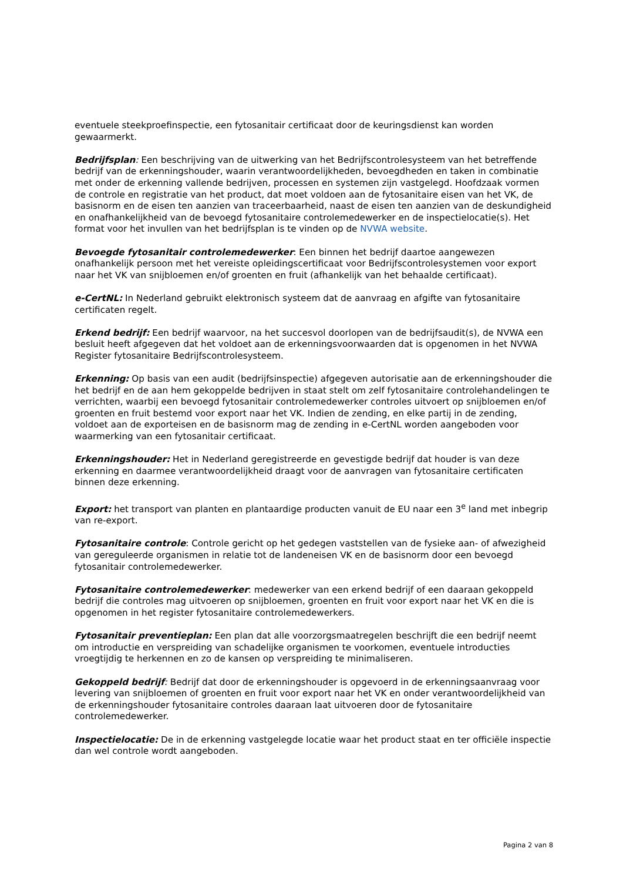eventuele steekproefinspectie, een fytosanitair certificaat door de keuringsdienst kan worden gewaarmerkt.
Bedrijfsplan: Een beschrijving van de uitwerking van het Bedrijfscontrolesysteem van het betreffende bedrijf van de erkenningshouder, waarin verantwoordelijkheden, bevoegdheden en taken in combinatie met onder de erkenning vallende bedrijven, processen en systemen zijn vastgelegd. Hoofdzaak vormen de controle en registratie van het product, dat moet voldoen aan de fytosanitaire eisen van het VK, de basisnorm en de eisen ten aanzien van traceerbaarheid, naast de eisen ten aanzien van de deskundigheid en onafhankelijkheid van de bevoegd fytosanitaire controlemedewerker en de inspectielocatie(s). Het format voor het invullen van het bedrijfsplan is te vinden op de NVWA website.
Bevoegde fytosanitair controlemedewerker: Een binnen het bedrijf daartoe aangewezen onafhankelijk persoon met het vereiste opleidingscertificaat voor Bedrijfscontrolesystemen voor export naar het VK van snijbloemen en/of groenten en fruit (afhankelijk van het behaalde certificaat).
e-CertNL: In Nederland gebruikt elektronisch systeem dat de aanvraag en afgifte van fytosanitaire certificaten regelt.
Erkend bedrijf: Een bedrijf waarvoor, na het succesvol doorlopen van de bedrijfsaudit(s), de NVWA een besluit heeft afgegeven dat het voldoet aan de erkenningsvoorwaarden dat is opgenomen in het NVWA Register fytosanitaire Bedrijfscontrolesysteem.
Erkenning: Op basis van een audit (bedrijfsinspectie) afgegeven autorisatie aan de erkenningshouder die het bedrijf en de aan hem gekoppelde bedrijven in staat stelt om zelf fytosanitaire controlehandelingen te verrichten, waarbij een bevoegd fytosanitair controlemedewerker controles uitvoert op snijbloemen en/of groenten en fruit bestemd voor export naar het VK. Indien de zending, en elke partij in de zending, voldoet aan de exporteisen en de basisnorm mag de zending in e-CertNL worden aangeboden voor waarmerking van een fytosanitair certificaat.
Erkenningshouder: Het in Nederland geregistreerde en gevestigde bedrijf dat houder is van deze erkenning en daarmee verantwoordelijkheid draagt voor de aanvragen van fytosanitaire certificaten binnen deze erkenning.
Export: het transport van planten en plantaardige producten vanuit de EU naar een 3<sup>e</sup> land met inbegrip van re-export.
Fytosanitaire controle: Controle gericht op het gedegen vaststellen van de fysieke aan- of afwezigheid van gereguleerde organismen in relatie tot de landeneisen VK en de basisnorm door een bevoegd fytosanitair controlemedewerker.
Fytosanitaire controlemedewerker: medewerker van een erkend bedrijf of een daaraan gekoppeld bedrijf die controles mag uitvoeren op snijbloemen, groenten en fruit voor export naar het VK en die is opgenomen in het register fytosanitaire controlemedewerkers.
Fytosanitair preventieplan: Een plan dat alle voorzorgsmaatregelen beschrijft die een bedrijf neemt om introductie en verspreiding van schadelijke organismen te voorkomen, eventuele introducties vroegtijdig te herkennen en zo de kansen op verspreiding te minimaliseren.
Gekoppeld bedrijf: Bedrijf dat door de erkenningshouder is opgevoerd in de erkenningsaanvraag voor levering van snijbloemen of groenten en fruit voor export naar het VK en onder verantwoordelijkheid van de erkenningshouder fytosanitaire controles daaraan laat uitvoeren door de fytosanitaire controlemedewerker.
Inspectielocatie: De in de erkenning vastgelegde locatie waar het product staat en ter officiële inspectie dan wel controle wordt aangeboden.
Pagina 2 van 8